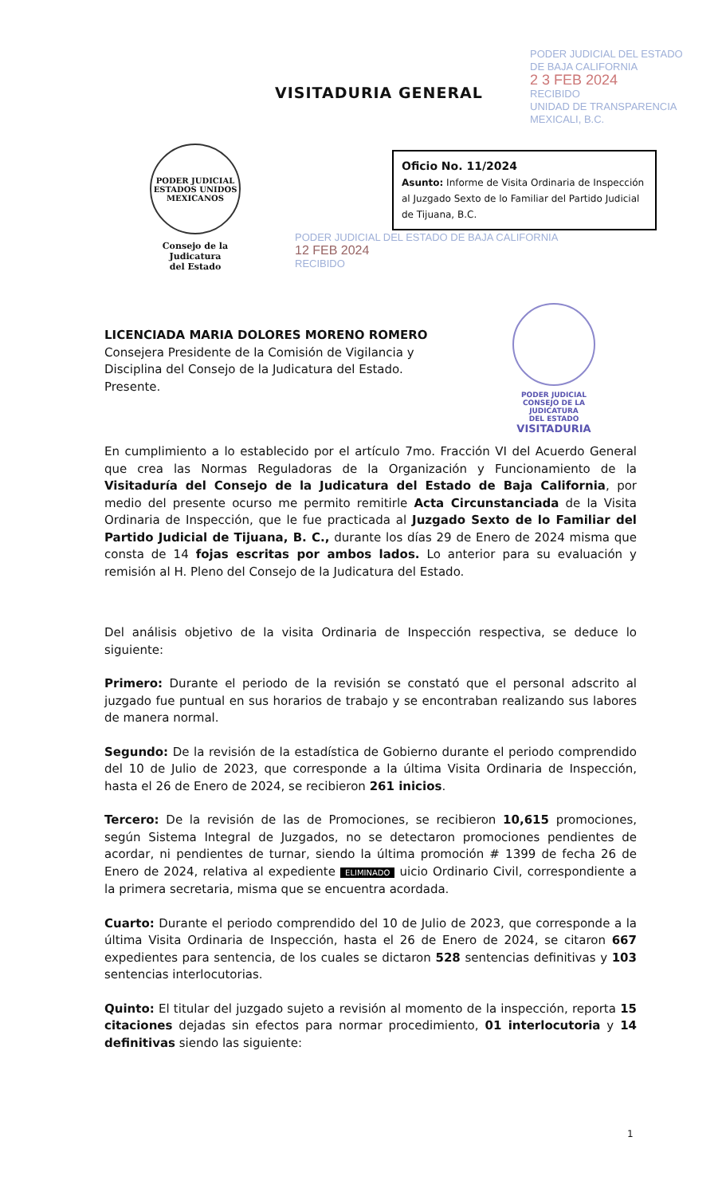PODER JUDICIAL DEL ESTADO
DE BAJA CALIFORNIA
2 3 FEB 2024
RECIBIDO
UNIDAD DE TRANSPARENCIA MEXICALI, B.C.
PODER JUDICIAL DEL ESTADO DE BAJA CALIFORNIA
12 FEB 2024
RECIBIDO
VISITADURIA GENERAL
PODER JUDICIAL
ESTADOS UNIDOS MEXICANOS
Consejo de la Judicatura
del Estado
Oficio No. 11/2024
Asunto: Informe de Visita Ordinaria de Inspección al Juzgado Sexto de lo Familiar del Partido Judicial de Tijuana, B.C.
PODER JUDICIAL
CONSEJO DE LA JUDICATURA
DEL ESTADO
VISITADURIA
LICENCIADA MARIA DOLORES MORENO ROMERO
Consejera Presidente de la Comisión de Vigilancia y
Disciplina del Consejo de la Judicatura del Estado.
Presente.
En cumplimiento a lo establecido por el artículo 7mo. Fracción VI del Acuerdo General que crea las Normas Reguladoras de la Organización y Funcionamiento de la Visitaduría del Consejo de la Judicatura del Estado de Baja California, por medio del presente ocurso me permito remitirle Acta Circunstanciada de la Visita Ordinaria de Inspección, que le fue practicada al Juzgado Sexto de lo Familiar del Partido Judicial de Tijuana, B. C., durante los días 29 de Enero de 2024 misma que consta de 14 fojas escritas por ambos lados. Lo anterior para su evaluación y remisión al H. Pleno del Consejo de la Judicatura del Estado.
Del análisis objetivo de la visita Ordinaria de Inspección respectiva, se deduce lo siguiente:
Primero: Durante el periodo de la revisión se constató que el personal adscrito al juzgado fue puntual en sus horarios de trabajo y se encontraban realizando sus labores de manera normal.
Segundo: De la revisión de la estadística de Gobierno durante el periodo comprendido del 10 de Julio de 2023, que corresponde a la última Visita Ordinaria de Inspección, hasta el 26 de Enero de 2024, se recibieron 261 inicios.
Tercero: De la revisión de las de Promociones, se recibieron 10,615 promociones, según Sistema Integral de Juzgados, no se detectaron promociones pendientes de acordar, ni pendientes de turnar, siendo la última promoción # 1399 de fecha 26 de Enero de 2024, relativa al expediente ELIMINADO uicio Ordinario Civil, correspondiente a la primera secretaria, misma que se encuentra acordada.
Cuarto: Durante el periodo comprendido del 10 de Julio de 2023, que corresponde a la última Visita Ordinaria de Inspección, hasta el 26 de Enero de 2024, se citaron 667 expedientes para sentencia, de los cuales se dictaron 528 sentencias definitivas y 103 sentencias interlocutorias.
Quinto: El titular del juzgado sujeto a revisión al momento de la inspección, reporta 15 citaciones dejadas sin efectos para normar procedimiento, 01 interlocutoria y 14 definitivas siendo las siguiente:
1